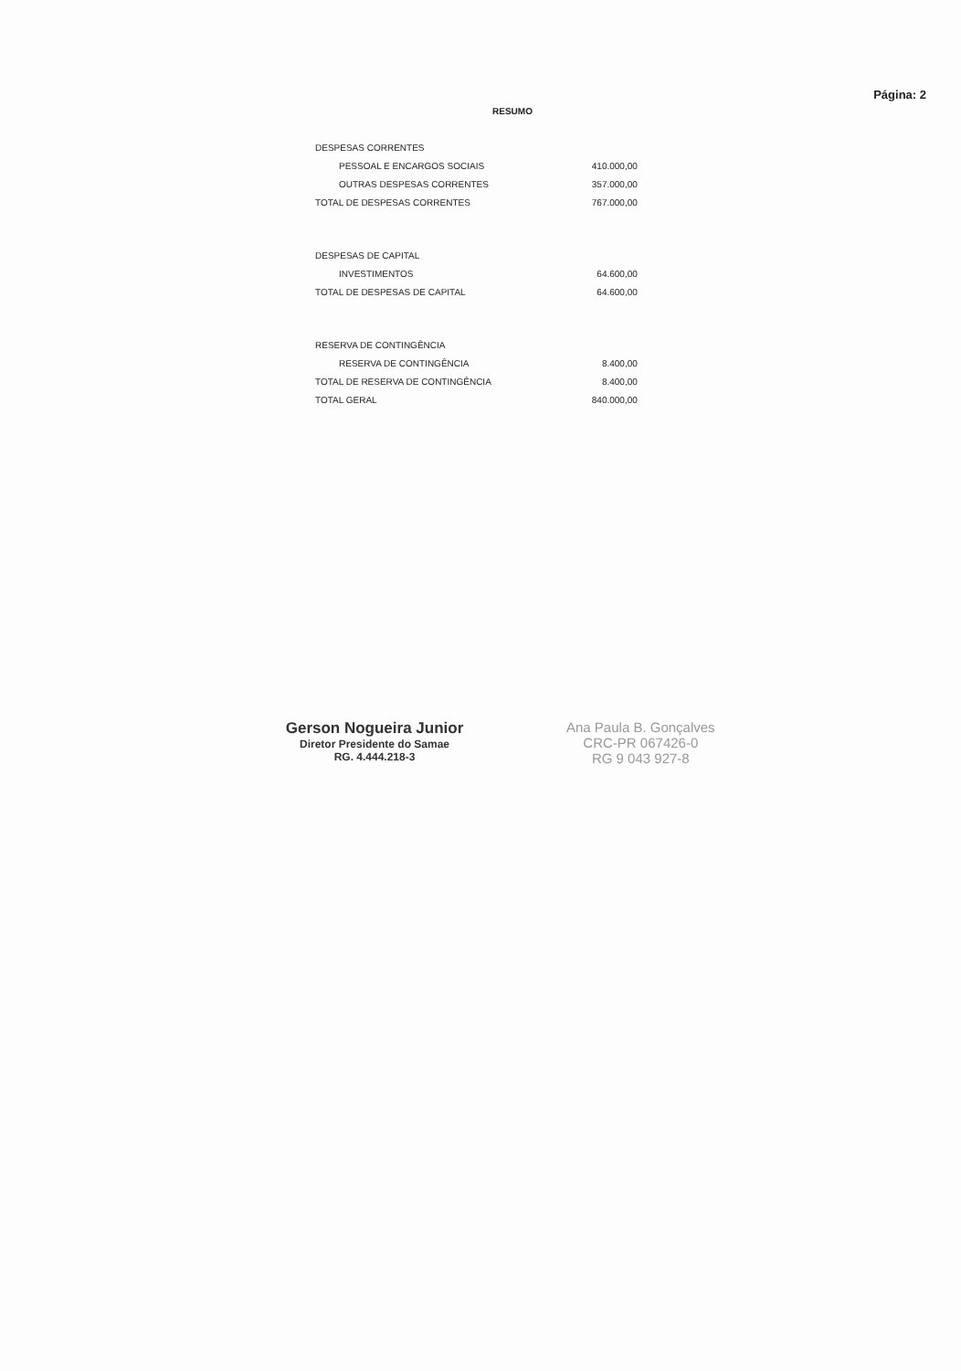Página: 2
RESUMO
| DESPESAS CORRENTES | |
| PESSOAL E ENCARGOS SOCIAIS | 410.000,00 |
| OUTRAS DESPESAS CORRENTES | 357.000,00 |
| TOTAL DE DESPESAS CORRENTES | 767.000,00 |
| DESPESAS DE CAPITAL | |
| INVESTIMENTOS | 64.600,00 |
| TOTAL DE DESPESAS DE CAPITAL | 64.600,00 |
| RESERVA DE CONTINGÊNCIA | |
| RESERVA DE CONTINGÊNCIA | 8.400,00 |
| TOTAL DE RESERVA DE CONTINGÊNCIA | 8.400,00 |
| TOTAL GERAL | 840.000,00 |
Gerson Nogueira Junior
Diretor Presidente do Samae
RG. 4.444.218-3
Ana Paula B. Gonçalves
CRC-PR 067426-0
RG 9 043 927-8